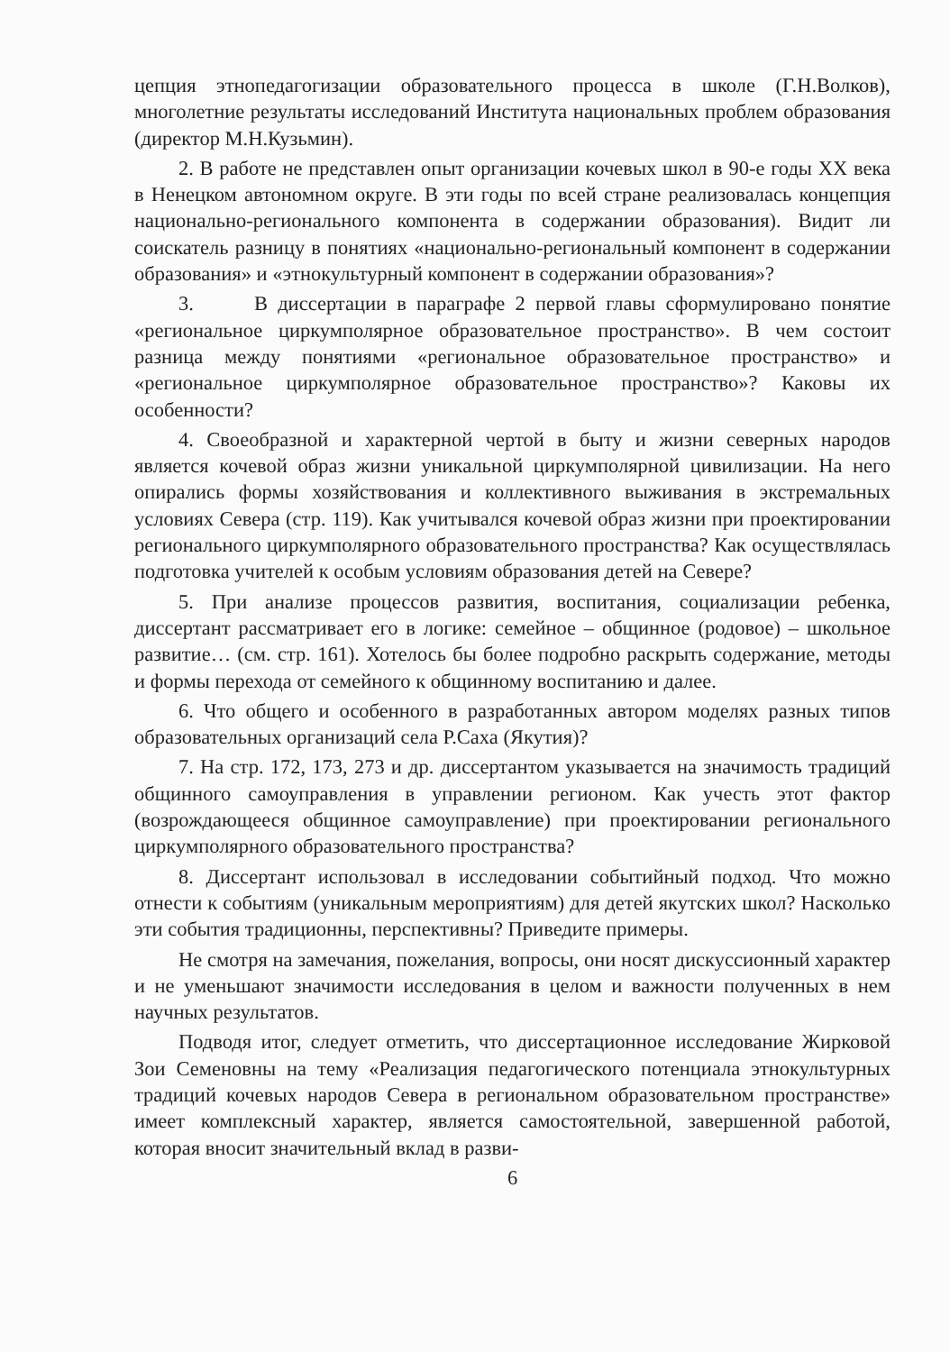цепция этнопедагогизации образовательного процесса в школе (Г.Н.Волков), многолетние результаты исследований Института национальных проблем образования (директор М.Н.Кузьмин).
2. В работе не представлен опыт организации кочевых школ в 90-е годы XX века в Ненецком автономном округе. В эти годы по всей стране реализовалась концепция национально-регионального компонента в содержании образования). Видит ли соискатель разницу в понятиях «национально-региональный компонент в содержании образования» и «этнокультурный компонент в содержании образования»?
3. В диссертации в параграфе 2 первой главы сформулировано понятие «региональное циркумполярное образовательное пространство». В чем состоит разница между понятиями «региональное образовательное пространство» и «региональное циркумполярное образовательное пространство»? Каковы их особенности?
4. Своеобразной и характерной чертой в быту и жизни северных народов является кочевой образ жизни уникальной циркумполярной цивилизации. На него опирались формы хозяйствования и коллективного выживания в экстремальных условиях Севера (стр. 119). Как учитывался кочевой образ жизни при проектировании регионального циркумполярного образовательного пространства? Как осуществлялась подготовка учителей к особым условиям образования детей на Севере?
5. При анализе процессов развития, воспитания, социализации ребенка, диссертант рассматривает его в логике: семейное – общинное (родовое) – школьное развитие… (см. стр. 161). Хотелось бы более подробно раскрыть содержание, методы и формы перехода от семейного к общинному воспитанию и далее.
6. Что общего и особенного в разработанных автором моделях разных типов образовательных организаций села Р.Саха (Якутия)?
7. На стр. 172, 173, 273 и др. диссертантом указывается на значимость традиций общинного самоуправления в управлении регионом. Как учесть этот фактор (возрождающееся общинное самоуправление) при проектировании регионального циркумполярного образовательного пространства?
8. Диссертант использовал в исследовании событийный подход. Что можно отнести к событиям (уникальным мероприятиям) для детей якутских школ? Насколько эти события традиционны, перспективны? Приведите примеры.
Не смотря на замечания, пожелания, вопросы, они носят дискуссионный характер и не уменьшают значимости исследования в целом и важности полученных в нем научных результатов.
Подводя итог, следует отметить, что диссертационное исследование Жирковой Зои Семеновны на тему «Реализация педагогического потенциала этнокультурных традиций кочевых народов Севера в региональном образовательном пространстве» имеет комплексный характер, является самостоятельной, завершенной работой, которая вносит значительный вклад в разви-
6